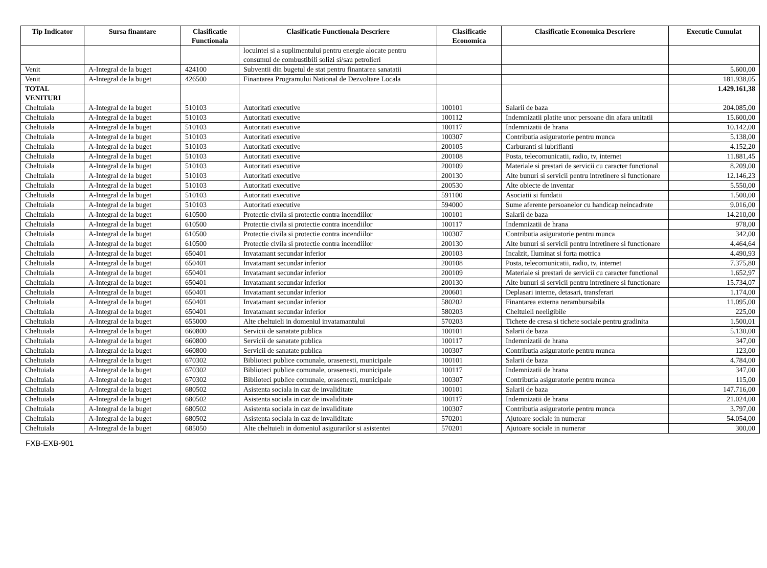| Tip Indicator | Sursa finantare | Clasificatie Functionala | Clasificatie Functionala Descriere | Clasificatie Economica | Clasificatie Economica Descriere | Executie Cumulat |
| --- | --- | --- | --- | --- | --- | --- |
| | | | locuintei si a suplimentului pentru energie alocate pentru consumul de combustibili solizi si/sau petrolieri | | | |
| Venit | A-Integral de la buget | 424100 | Subventii din bugetul de stat pentru finantarea sanatatii | | | 5.600,00 |
| Venit | A-Integral de la buget | 426500 | Finantarea Programului National de Dezvoltare Locala | | | 181.938,05 |
| TOTAL VENITURI | | | | | | 1.429.161,38 |
| Cheltuiala | A-Integral de la buget | 510103 | Autoritati executive | 100101 | Salarii de baza | 204.085,00 |
| Cheltuiala | A-Integral de la buget | 510103 | Autoritati executive | 100112 | Indemnizatii platite unor persoane din afara unitatii | 15.600,00 |
| Cheltuiala | A-Integral de la buget | 510103 | Autoritati executive | 100117 | Indemnizatii de hrana | 10.142,00 |
| Cheltuiala | A-Integral de la buget | 510103 | Autoritati executive | 100307 | Contributia asiguratorie pentru munca | 5.138,00 |
| Cheltuiala | A-Integral de la buget | 510103 | Autoritati executive | 200105 | Carburanti si lubrifianti | 4.152,20 |
| Cheltuiala | A-Integral de la buget | 510103 | Autoritati executive | 200108 | Posta, telecomunicatii, radio, tv, internet | 11.881,45 |
| Cheltuiala | A-Integral de la buget | 510103 | Autoritati executive | 200109 | Materiale si prestari de servicii cu caracter functional | 8.209,00 |
| Cheltuiala | A-Integral de la buget | 510103 | Autoritati executive | 200130 | Alte bunuri si servicii pentru intretinere si functionare | 12.146,23 |
| Cheltuiala | A-Integral de la buget | 510103 | Autoritati executive | 200530 | Alte obiecte de inventar | 5.550,00 |
| Cheltuiala | A-Integral de la buget | 510103 | Autoritati executive | 591100 | Asociatii si fundatii | 1.500,00 |
| Cheltuiala | A-Integral de la buget | 510103 | Autoritati executive | 594000 | Sume aferente persoanelor cu handicap neincadrate | 9.016,00 |
| Cheltuiala | A-Integral de la buget | 610500 | Protectie civila si protectie contra incendiilor | 100101 | Salarii de baza | 14.210,00 |
| Cheltuiala | A-Integral de la buget | 610500 | Protectie civila si protectie contra incendiilor | 100117 | Indemnizatii de hrana | 978,00 |
| Cheltuiala | A-Integral de la buget | 610500 | Protectie civila si protectie contra incendiilor | 100307 | Contributia asiguratorie pentru munca | 342,00 |
| Cheltuiala | A-Integral de la buget | 610500 | Protectie civila si protectie contra incendiilor | 200130 | Alte bunuri si servicii pentru intretinere si functionare | 4.464,64 |
| Cheltuiala | A-Integral de la buget | 650401 | Invatamant secundar inferior | 200103 | Incalzit, Iluminat si forta motrica | 4.490,93 |
| Cheltuiala | A-Integral de la buget | 650401 | Invatamant secundar inferior | 200108 | Posta, telecomunicatii, radio, tv, internet | 7.375,80 |
| Cheltuiala | A-Integral de la buget | 650401 | Invatamant secundar inferior | 200109 | Materiale si prestari de servicii cu caracter functional | 1.652,97 |
| Cheltuiala | A-Integral de la buget | 650401 | Invatamant secundar inferior | 200130 | Alte bunuri si servicii pentru intretinere si functionare | 15.734,07 |
| Cheltuiala | A-Integral de la buget | 650401 | Invatamant secundar inferior | 200601 | Deplasari interne, detasari, transferari | 1.174,00 |
| Cheltuiala | A-Integral de la buget | 650401 | Invatamant secundar inferior | 580202 | Finantarea externa nerambursabila | 11.095,00 |
| Cheltuiala | A-Integral de la buget | 650401 | Invatamant secundar inferior | 580203 | Cheltuieli neeligibile | 225,00 |
| Cheltuiala | A-Integral de la buget | 655000 | Alte cheltuieli in domeniul invatamantului | 570203 | Tichete de cresa si tichete sociale pentru gradinita | 1.500,01 |
| Cheltuiala | A-Integral de la buget | 660800 | Servicii de sanatate publica | 100101 | Salarii de baza | 5.130,00 |
| Cheltuiala | A-Integral de la buget | 660800 | Servicii de sanatate publica | 100117 | Indemnizatii de hrana | 347,00 |
| Cheltuiala | A-Integral de la buget | 660800 | Servicii de sanatate publica | 100307 | Contributia asiguratorie pentru munca | 123,00 |
| Cheltuiala | A-Integral de la buget | 670302 | Biblioteci publice comunale, orasenesti, municipale | 100101 | Salarii de baza | 4.784,00 |
| Cheltuiala | A-Integral de la buget | 670302 | Biblioteci publice comunale, orasenesti, municipale | 100117 | Indemnizatii de hrana | 347,00 |
| Cheltuiala | A-Integral de la buget | 670302 | Biblioteci publice comunale, orasenesti, municipale | 100307 | Contributia asiguratorie pentru munca | 115,00 |
| Cheltuiala | A-Integral de la buget | 680502 | Asistenta sociala in caz de invaliditate | 100101 | Salarii de baza | 147.716,00 |
| Cheltuiala | A-Integral de la buget | 680502 | Asistenta sociala in caz de invaliditate | 100117 | Indemnizatii de hrana | 21.024,00 |
| Cheltuiala | A-Integral de la buget | 680502 | Asistenta sociala in caz de invaliditate | 100307 | Contributia asiguratorie pentru munca | 3.797,00 |
| Cheltuiala | A-Integral de la buget | 680502 | Asistenta sociala in caz de invaliditate | 570201 | Ajutoare sociale in numerar | 54.054,00 |
| Cheltuiala | A-Integral de la buget | 685050 | Alte cheltuieli in domeniul asigurarilor si asistentei | 570201 | Ajutoare sociale in numerar | 300,00 |
FXB-EXB-901